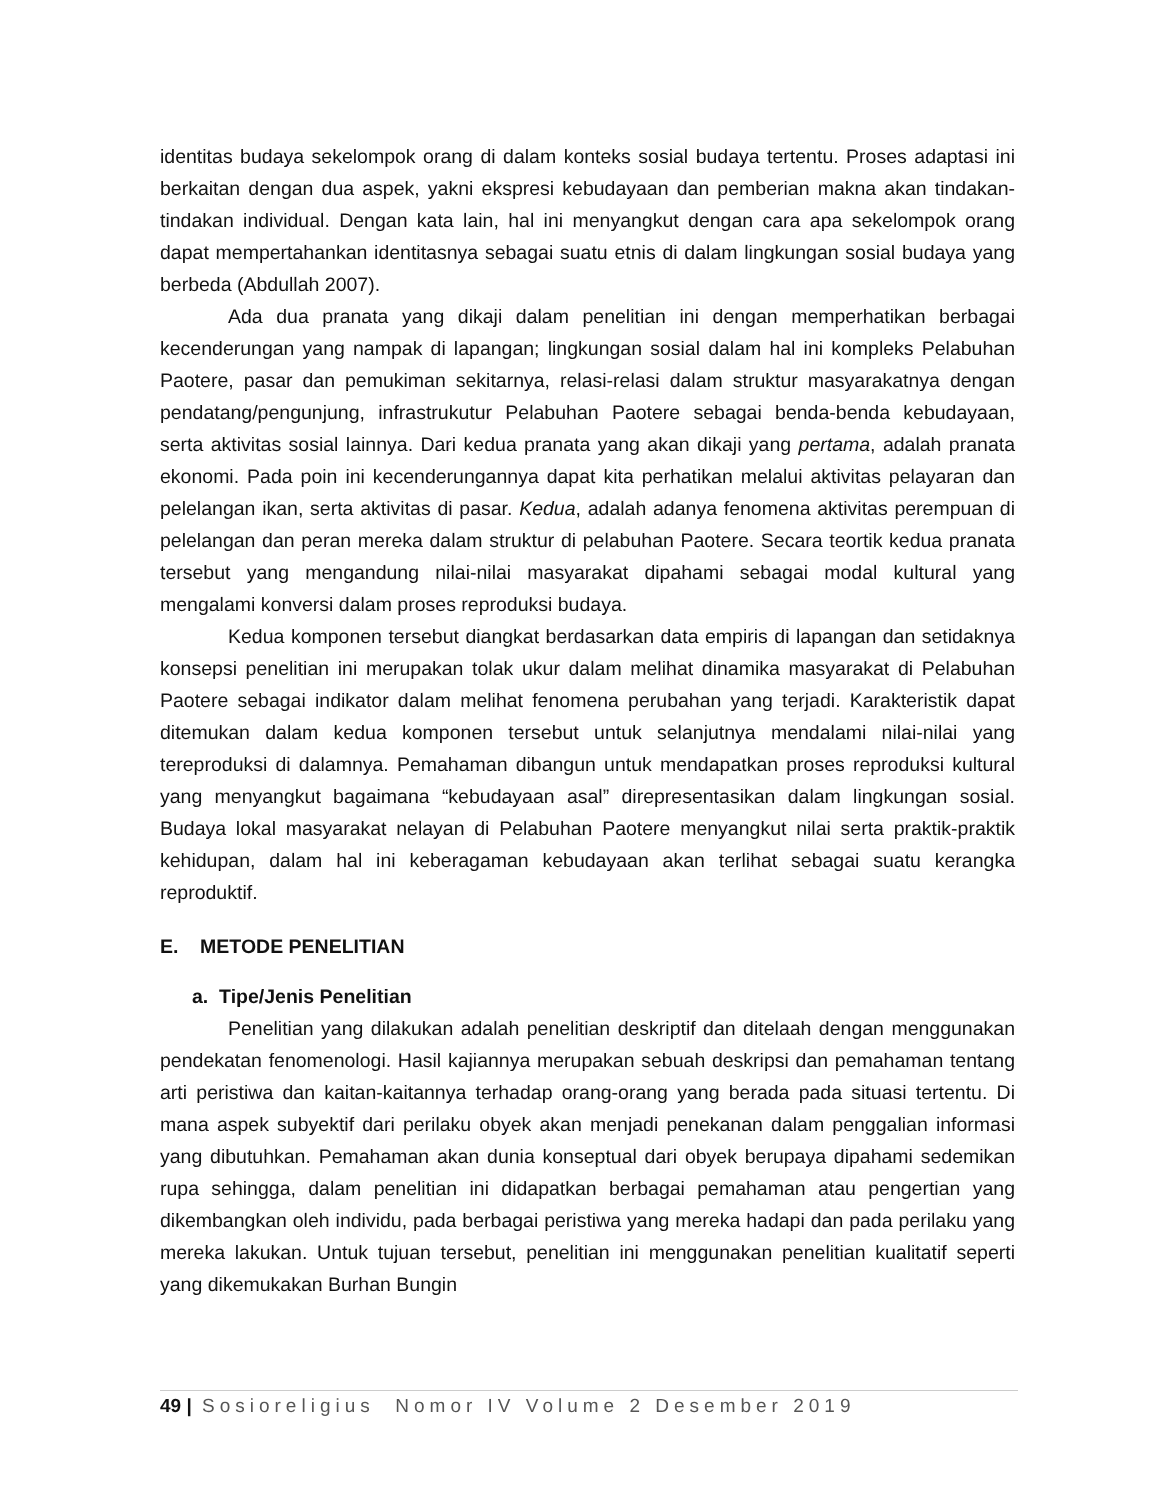identitas budaya sekelompok orang di dalam konteks sosial budaya tertentu. Proses adaptasi ini berkaitan dengan dua aspek, yakni ekspresi kebudayaan dan pemberian makna akan tindakan-tindakan individual. Dengan kata lain, hal ini menyangkut dengan cara apa sekelompok orang dapat mempertahankan identitasnya sebagai suatu etnis di dalam lingkungan sosial budaya yang berbeda (Abdullah 2007).
Ada dua pranata yang dikaji dalam penelitian ini dengan memperhatikan berbagai kecenderungan yang nampak di lapangan; lingkungan sosial dalam hal ini kompleks Pelabuhan Paotere, pasar dan pemukiman sekitarnya, relasi-relasi dalam struktur masyarakatnya dengan pendatang/pengunjung, infrastrukutur Pelabuhan Paotere sebagai benda-benda kebudayaan, serta aktivitas sosial lainnya. Dari kedua pranata yang akan dikaji yang pertama, adalah pranata ekonomi. Pada poin ini kecenderungannya dapat kita perhatikan melalui aktivitas pelayaran dan pelelangan ikan, serta aktivitas di pasar. Kedua, adalah adanya fenomena aktivitas perempuan di pelelangan dan peran mereka dalam struktur di pelabuhan Paotere. Secara teortik kedua pranata tersebut yang mengandung nilai-nilai masyarakat dipahami sebagai modal kultural yang mengalami konversi dalam proses reproduksi budaya.
Kedua komponen tersebut diangkat berdasarkan data empiris di lapangan dan setidaknya konsepsi penelitian ini merupakan tolak ukur dalam melihat dinamika masyarakat di Pelabuhan Paotere sebagai indikator dalam melihat fenomena perubahan yang terjadi. Karakteristik dapat ditemukan dalam kedua komponen tersebut untuk selanjutnya mendalami nilai-nilai yang tereproduksi di dalamnya. Pemahaman dibangun untuk mendapatkan proses reproduksi kultural yang menyangkut bagaimana “kebudayaan asal” direpresentasikan dalam lingkungan sosial. Budaya lokal masyarakat nelayan di Pelabuhan Paotere menyangkut nilai serta praktik-praktik kehidupan, dalam hal ini keberagaman kebudayaan akan terlihat sebagai suatu kerangka reproduktif.
E. METODE PENELITIAN
a. Tipe/Jenis Penelitian
Penelitian yang dilakukan adalah penelitian deskriptif dan ditelaah dengan menggunakan pendekatan fenomenologi. Hasil kajiannya merupakan sebuah deskripsi dan pemahaman tentang arti peristiwa dan kaitan-kaitannya terhadap orang-orang yang berada pada situasi tertentu. Di mana aspek subyektif dari perilaku obyek akan menjadi penekanan dalam penggalian informasi yang dibutuhkan. Pemahaman akan dunia konseptual dari obyek berupaya dipahami sedemikan rupa sehingga, dalam penelitian ini didapatkan berbagai pemahaman atau pengertian yang dikembangkan oleh individu, pada berbagai peristiwa yang mereka hadapi dan pada perilaku yang mereka lakukan. Untuk tujuan tersebut, penelitian ini menggunakan penelitian kualitatif seperti yang dikemukakan Burhan Bungin
49 | Sosioreligius Nomor IV Volume 2 Desember 2019